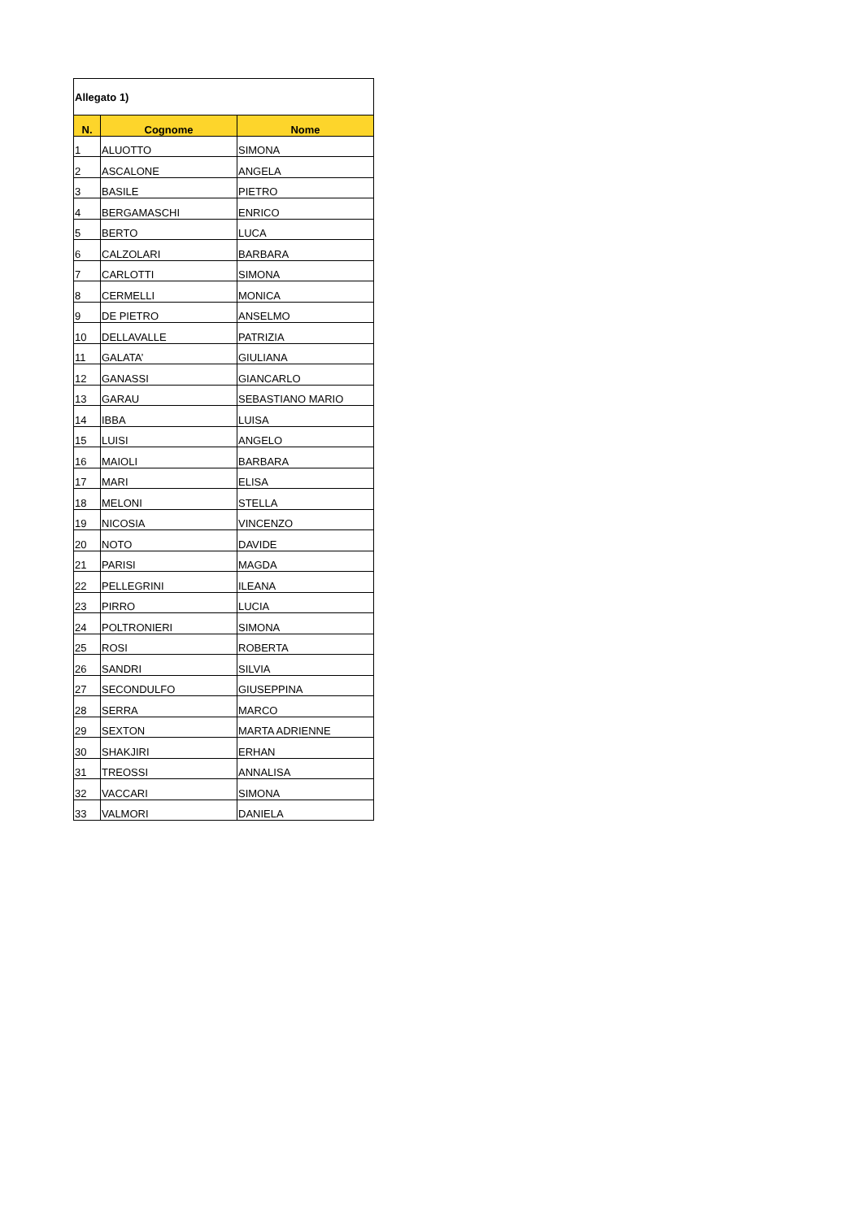| Allegato 1) | | |
| N. | Cognome | Nome |
| 1 | ALUOTTO | SIMONA |
| 2 | ASCALONE | ANGELA |
| 3 | BASILE | PIETRO |
| 4 | BERGAMASCHI | ENRICO |
| 5 | BERTO | LUCA |
| 6 | CALZOLARI | BARBARA |
| 7 | CARLOTTI | SIMONA |
| 8 | CERMELLI | MONICA |
| 9 | DE PIETRO | ANSELMO |
| 10 | DELLAVALLE | PATRIZIA |
| 11 | GALATA’ | GIULIANA |
| 12 | GANASSI | GIANCARLO |
| 13 | GARAU | SEBASTIANO MARIO |
| 14 | IBBA | LUISA |
| 15 | LUISI | ANGELO |
| 16 | MAIOLI | BARBARA |
| 17 | MARI | ELISA |
| 18 | MELONI | STELLA |
| 19 | NICOSIA | VINCENZO |
| 20 | NOTO | DAVIDE |
| 21 | PARISI | MAGDA |
| 22 | PELLEGRINI | ILEANA |
| 23 | PIRRO | LUCIA |
| 24 | POLTRONIERI | SIMONA |
| 25 | ROSI | ROBERTA |
| 26 | SANDRI | SILVIA |
| 27 | SECONDULFO | GIUSEPPINA |
| 28 | SERRA | MARCO |
| 29 | SEXTON | MARTA ADRIENNE |
| 30 | SHAKJIRI | ERHAN |
| 31 | TREOSSI | ANNALISA |
| 32 | VACCARI | SIMONA |
| 33 | VALMORI | DANIELA |